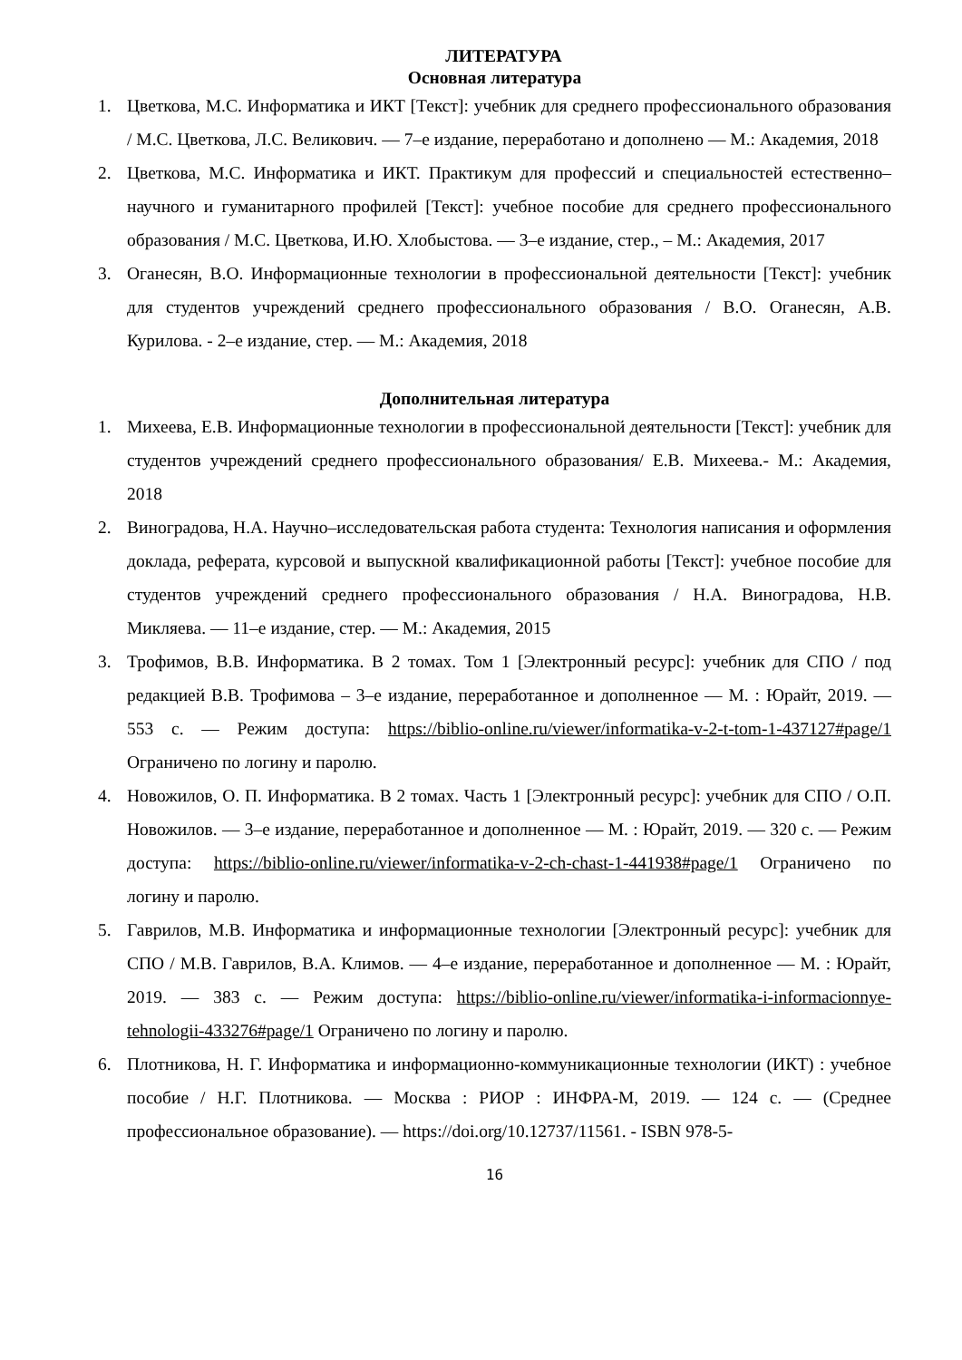ЛИТЕРАТУРА
Основная литература
1. Цветкова, М.С. Информатика и ИКТ [Текст]: учебник для среднего профессионального образования / М.С. Цветкова, Л.С. Великович. — 7–е издание, переработано и дополнено — М.: Академия, 2018
2. Цветкова, М.С. Информатика и ИКТ. Практикум для профессий и специальностей естественно–научного и гуманитарного профилей [Текст]: учебное пособие для среднего профессионального образования / М.С. Цветкова, И.Ю. Хлобыстова. — 3–е издание, стер., – М.: Академия, 2017
3. Оганесян, В.О. Информационные технологии в профессиональной деятельности [Текст]: учебник для студентов учреждений среднего профессионального образования / В.О. Оганесян, А.В. Курилова. - 2–е издание, стер. — М.: Академия, 2018
Дополнительная литература
1. Михеева, Е.В. Информационные технологии в профессиональной деятельности [Текст]: учебник для студентов учреждений среднего профессионального образования/ Е.В. Михеева.- М.: Академия, 2018
2. Виноградова, Н.А. Научно–исследовательская работа студента: Технология написания и оформления доклада, реферата, курсовой и выпускной квалификационной работы [Текст]: учебное пособие для студентов учреждений среднего профессионального образования / Н.А. Виноградова, Н.В. Микляева. — 11–е издание, стер. — М.: Академия, 2015
3. Трофимов, В.В. Информатика. В 2 томах. Том 1 [Электронный ресурс]: учебник для СПО / под редакцией В.В. Трофимова – 3–е издание, переработанное и дополненное — М. : Юрайт, 2019. — 553 с. — Режим доступа: https://biblio-online.ru/viewer/informatika-v-2-t-tom-1-437127#page/1 Ограничено по логину и паролю.
4. Новожилов, О. П. Информатика. В 2 томах. Часть 1 [Электронный ресурс]: учебник для СПО / О.П. Новожилов. — 3–е издание, переработанное и дополненное — М. : Юрайт, 2019. — 320 с. — Режим доступа: https://biblio-online.ru/viewer/informatika-v-2-ch-chast-1-441938#page/1 Ограничено по логину и паролю.
5. Гаврилов, М.В. Информатика и информационные технологии [Электронный ресурс]: учебник для СПО / М.В. Гаврилов, В.А. Климов. — 4–е издание, переработанное и дополненное — М. : Юрайт, 2019. — 383 с. — Режим доступа: https://biblio-online.ru/viewer/informatika-i-informacionnye-tehnologii-433276#page/1 Ограничено по логину и паролю.
6. Плотникова, Н. Г. Информатика и информационно-коммуникационные технологии (ИКТ) : учебное пособие / Н.Г. Плотникова. — Москва : РИОР : ИНФРА-М, 2019. — 124 с. — (Среднее профессиональное образование). — https://doi.org/10.12737/11561. - ISBN 978-5-
16